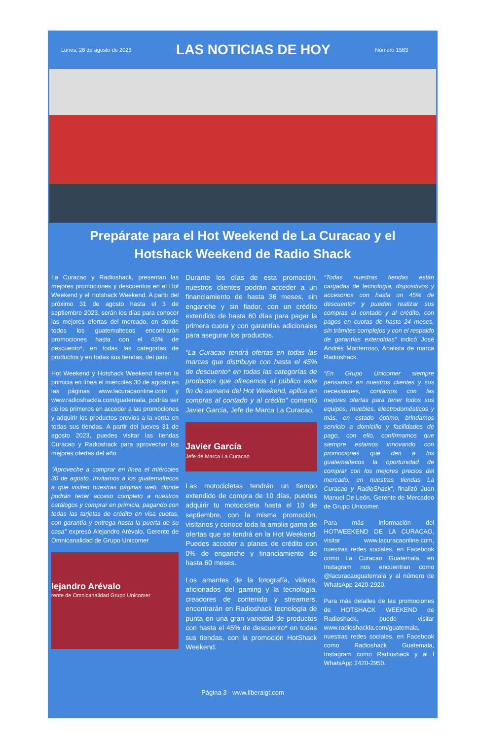Lunes, 28 de agosto de 2023
LAS NOTICIAS DE HOY
Número 1583
Prepárate para el Hot Weekend de La Curacao y el Hotshack Weekend de Radio Shack
La Curacao y Radioshack, presentan las mejores promociones y descuentos en el Hot Weekend y el Hotshack Weekend. A partir del próximo 31 de agosto hasta el 3 de septiembre 2023, serán los días para conocer las mejores ofertas del mercado, en donde todos los guatemaltecos encontrarán promociones hasta con el 45% de descuento*, en todas las categorías de productos y en todas sus tiendas, del país.
Hot Weekend y Hotshack Weekend tienen la primicia en línea el miércoles 30 de agosto en las páginas www.lacuracaonline.com y www.radioshackla.com/guatemala, podrás ser de los primeros en acceder a las promociones y adquirir los productos previos a la venta en todas sus tiendas. A partir del jueves 31 de agosto 2023, puedes visitar las tiendas Curacao y Radioshack para aprovechar las mejores ofertas del año.
“Aproveche a comprar en línea el miércoles 30 de agosto. Invitamos a los guatemaltecos a que visiten nuestras páginas web, donde podrán tener acceso completo a nuestros catálogos y comprar en primicia, pagando con todas las tarjetas de crédito en visa cuotas, con garantía y entrega hasta la puerta de su casa” expresó Alejandro Arévalo, Gerente de Omnicanalidad de Grupo Unicomer
lejandro Arévalo
rente de Omnicanalidad Grupo Unicomer
Durante los días de esta promoción, nuestros clientes podrán acceder a un financiamiento de hasta 36 meses, sin enganche y sin fiador, con un crédito extendido de hasta 60 días para pagar la primera cuota y con garantías adicionales para asegurar los productos.
“La Curacao tendrá ofertas en todas las marcas que distribuye con hasta el 45% de descuento* en todas las categorías de productos que ofrecemos al público este fin de semana del Hot Weekend, aplica en compras al contado y al crédito” comentó Javier García, Jefe de Marca La Curacao.
Javier García
Jefe de Marca La Curacao
Las motocicletas tendrán un tiempo extendido de compra de 10 días, puedes adquirir tu motocicleta hasta el 10 de septiembre, con la misma promoción, visítanos y conoce toda la amplia gama de ofertas que se tendrá en la Hot Weekend. Puedes acceder a planes de crédito con 0% de enganche y financiamiento de hasta 60 meses.
Los amantes de la fotografía, videos, aficionados del gaming y la tecnología, creadores de contenido y streamers, encontrarán en Radioshack tecnología de punta en una gran variedad de productos con hasta el 45% de descuento* en todas sus tiendas, con la promoción HotShack Weekend.
“Todas nuestras tiendas están cargadas de tecnología, dispositivos y accesorios con hasta un 45% de descuento* y pueden realizar sus compras al contado y al crédito, con pagos en cuotas de hasta 24 meses, sin trámites complejos y con el respaldo de garantías extendidas” indicó José Andrés Monterroso, Analista de marca Radioshack.
“En Grupo Unicomer siempre pensamos en nuestros clientes y sus necesidades, contamos con las mejores ofertas para tener todos sus equipos, muebles, electrodomésticos y más, en estado óptimo, brindamos servicio a domicilio y facilidades de pago, con ello, confirmamos que siempre estamos innovando con promociones que den a los guatemaltecos la oportunidad de comprar con los mejores precios del mercado, en nuestras tiendas La Curacao y RadioShack”, finalizó Juan Manuel De León, Gerente de Mercadeo de Grupo Unicomer.
Para más información del HOTWEEKEND DE LA CURACAO, visitar www.lacuracaonline.com, nuestras redes sociales, en Facebook como La Curacao Guatemala, en Instagram nos encuentran como @lacuracaoguatemala y al número de WhatsApp 2420-2920.
Para más detalles de las promociones de HOTSHACK WEEKEND de Radioshack, puede visitar www.radioshackla.com/guatemala, nuestras redes sociales, en Facebook como Radioshack Guatemala, Instagram como Radioshack y al l WhatsApp 2420-2950.
Página 3 - www.liberalgt.com